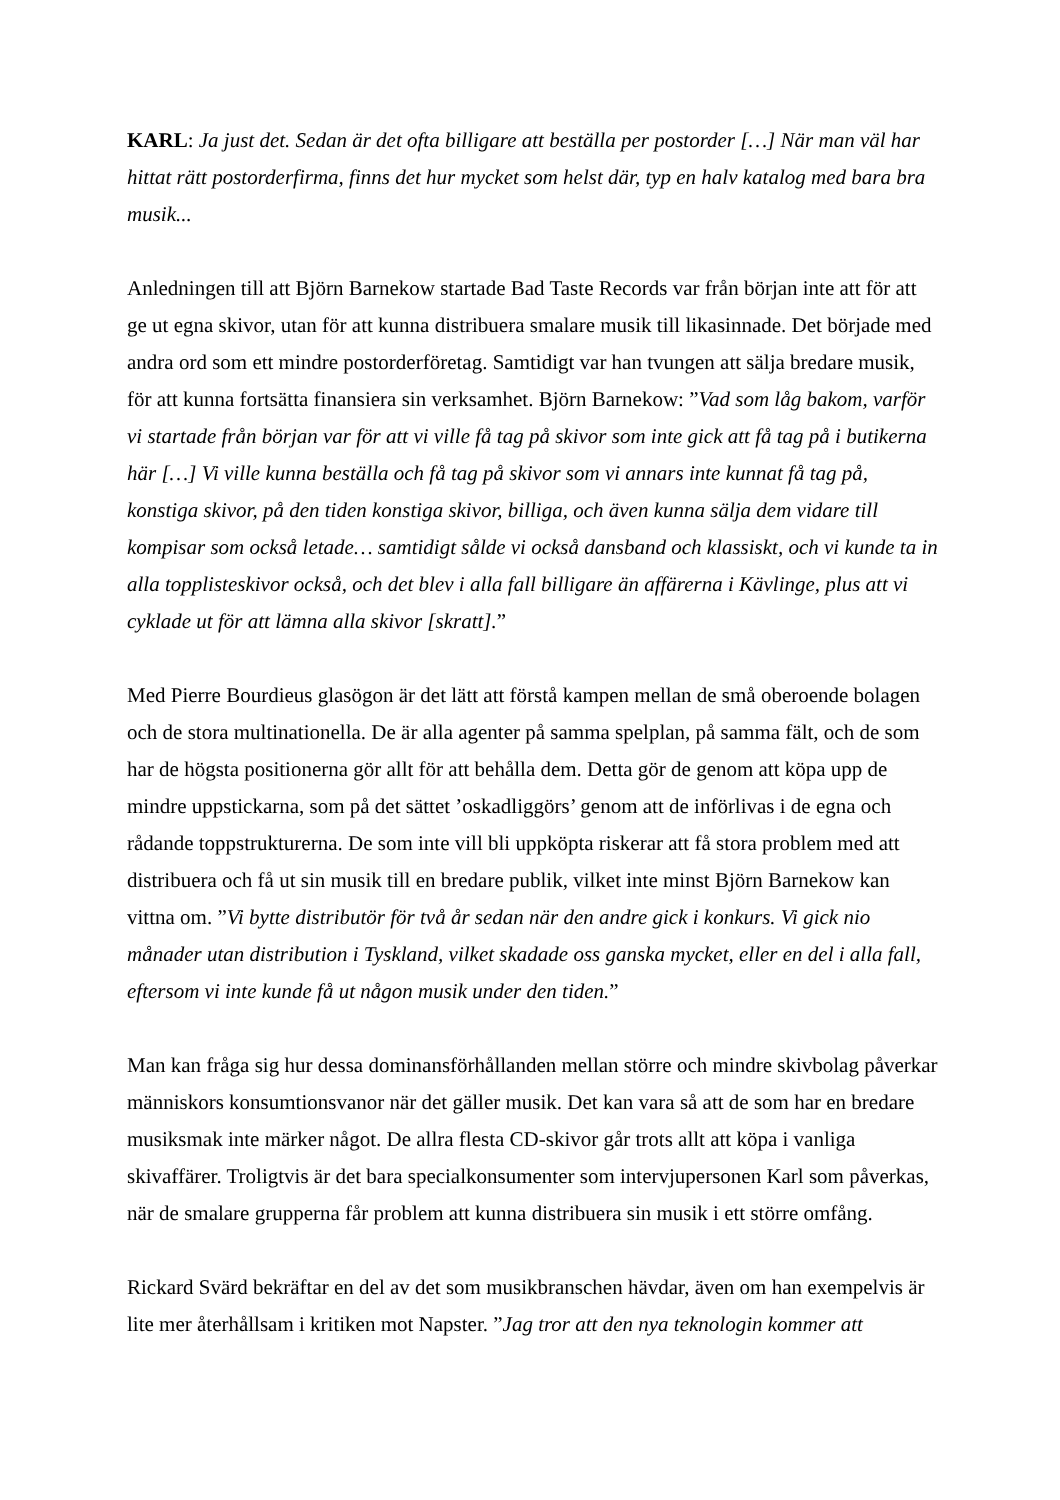KARL: Ja just det. Sedan är det ofta billigare att beställa per postorder […] När man väl har hittat rätt postorderfirma, finns det hur mycket som helst där, typ en halv katalog med bara bra musik...
Anledningen till att Björn Barnekow startade Bad Taste Records var från början inte att för att ge ut egna skivor, utan för att kunna distribuera smalare musik till likasinnade. Det började med andra ord som ett mindre postorderföretag. Samtidigt var han tvungen att sälja bredare musik, för att kunna fortsätta finansiera sin verksamhet. Björn Barnekow: ”Vad som låg bakom, varför vi startade från början var för att vi ville få tag på skivor som inte gick att få tag på i butikerna här […] Vi ville kunna beställa och få tag på skivor som vi annars inte kunnat få tag på, konstiga skivor, på den tiden konstiga skivor, billiga, och även kunna sälja dem vidare till kompisar som också letade… samtidigt sålde vi också dansband och klassiskt, och vi kunde ta in alla topplisteskivor också, och det blev i alla fall billigare än affärerna i Kävlinge, plus att vi cyklade ut för att lämna alla skivor [skratt].”
Med Pierre Bourdieus glasögon är det lätt att förstå kampen mellan de små oberoende bolagen och de stora multinationella. De är alla agenter på samma spelplan, på samma fält, och de som har de högsta positionerna gör allt för att behålla dem. Detta gör de genom att köpa upp de mindre uppstickarna, som på det sättet ’oskadliggörs’ genom att de införlivas i de egna och rådande toppstrukturerna. De som inte vill bli uppköpta riskerar att få stora problem med att distribuera och få ut sin musik till en bredare publik, vilket inte minst Björn Barnekow kan vittna om. ”Vi bytte distributör för två år sedan när den andre gick i konkurs. Vi gick nio månader utan distribution i Tyskland, vilket skadade oss ganska mycket, eller en del i alla fall, eftersom vi inte kunde få ut någon musik under den tiden.”
Man kan fråga sig hur dessa dominansförhållanden mellan större och mindre skivbolag påverkar människors konsumtionsvanor när det gäller musik. Det kan vara så att de som har en bredare musiksmak inte märker något. De allra flesta CD-skivor går trots allt att köpa i vanliga skivaffärer. Troligtvis är det bara specialkonsumenter som intervjupersonen Karl som påverkas, när de smalare grupperna får problem att kunna distribuera sin musik i ett större omfång.
Rickard Svärd bekräftar en del av det som musikbranschen hävdar, även om han exempelvis är lite mer återhållsam i kritiken mot Napster. ”Jag tror att den nya teknologin kommer att